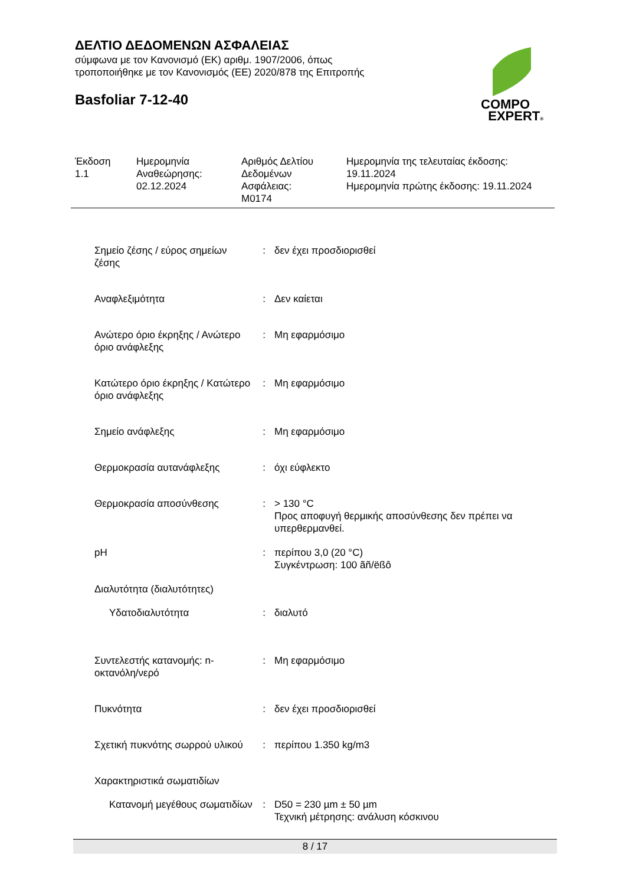ΔΕΛΤΙΟ ΔΕΔΟΜΕΝΩΝ ΑΣΦΑΛΕΙΑΣ
σύμφωνα με τον Κανονισμό (ΕΚ) αριθμ. 1907/2006, όπως
τροποποιήθηκε με τον Κανονισμός (ΕΕ) 2020/878 της Επιτροπής
Basfoliar 7-12-40
COMPO
EXPERT®
Έκδοση
1.1
Ημερομηνία
Αναθεώρησης:
02.12.2024
Αριθμός Δελτίου
Δεδομένων
Ασφάλειας:
M0174
Ημερομηνία της τελευταίας έκδοσης:
19.11.2024
Ημερομηνία πρώτης έκδοσης: 19.11.2024
| Σημείο ζέσης / εύρος σημείων ζέσης | : | δεν έχει προσδιορισθεί |
| Αναφλεξιμότητα | : | Δεν καίεται |
| Ανώτερο όριο έκρηξης / Ανώτερο όριο ανάφλεξης | : | Μη εφαρμόσιμο |
| Κατώτερο όριο έκρηξης / Κατώτερο όριο ανάφλεξης | : | Μη εφαρμόσιμο |
| Σημείο ανάφλεξης | : | Μη εφαρμόσιμο |
| Θερμοκρασία αυτανάφλεξης | : | όχι εύφλεκτο |
| Θερμοκρασία αποσύνθεσης | : | > 130 °C Προς αποφυγή θερμικής αποσύνθεσης δεν πρέπει να υπερθερμανθεί. |
| pH | : | περίπου 3,0 (20 °C) Συγκέντρωση: 100 ãñ/ëßô |
| Διαλυτότητα (διαλυτότητες) | | |
| Υδατοδιαλυτότητα | : | διαλυτό |
| Συντελεστής κατανομής: n-οκτανόλη/νερό | : | Μη εφαρμόσιμο |
| Πυκνότητα | : | δεν έχει προσδιορισθεί |
| Σχετική πυκνότης σωρρού υλικού | : | περίπου 1.350 kg/m3 |
| Χαρακτηριστικά σωματιδίων | | |
| Κατανομή μεγέθους σωματιδίων | : | D50 = 230 µm ± 50 µm Τεχνική μέτρησης: ανάλυση κόσκινου |
8 / 17